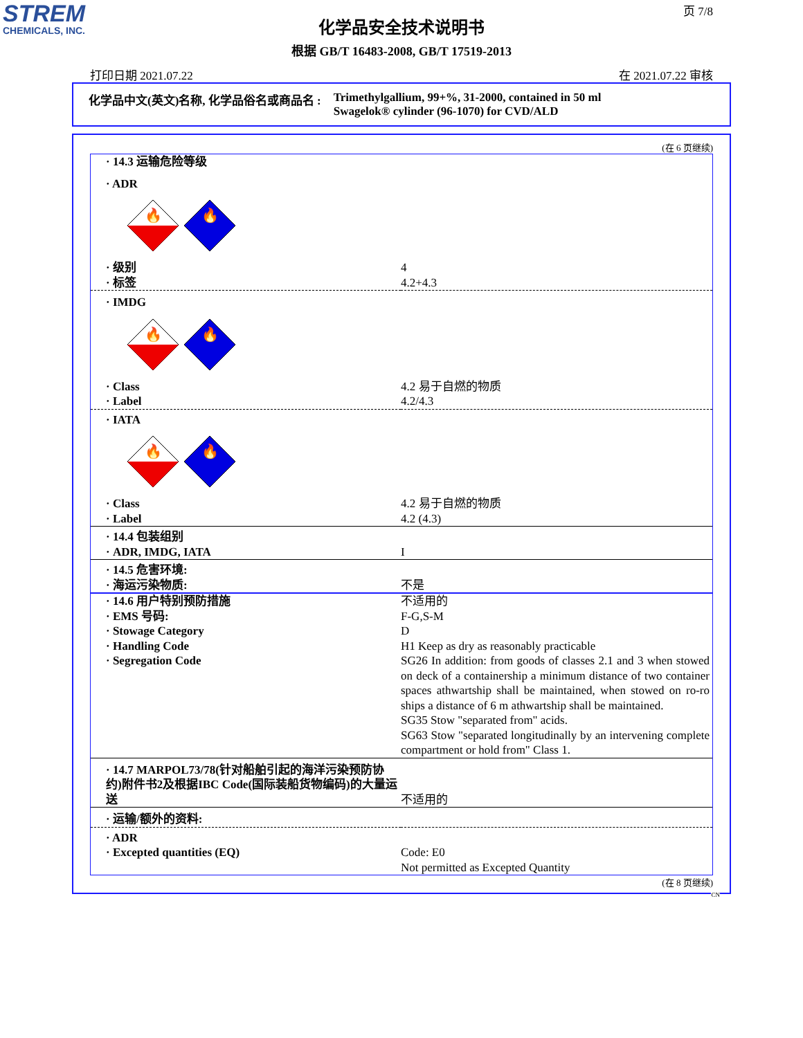STREM
CHEMICALS, INC.
页 7/8
化学品安全技术说明书
根据 GB/T 16483-2008, GB/T 17519-2013
打印日期 2021.07.22 在 2021.07.22 审核
化学品中文(英文)名称, 化学品俗名或商品名 : Trimethylgallium, 99+%, 31-2000, contained in 50 ml
Swagelok® cylinder (96-1070) for CVD/ALD
(在 6 页继续)
| · 14.3 运输危险等级 | |
| · ADR | |
| 🔥 🔥 | |
| · 级别 · 标签 | 4 4.2+4.3 |
| · IMDG | |
| 🔥 🔥 | |
| · Class · Label | 4.2 易于自燃的物质 4.2/4.3 |
| · IATA | |
| 🔥 🔥 | |
| · Class · Label | 4.2 易于自燃的物质 4.2 (4.3) |
| · 14.4 包装组别 · ADR, IMDG, IATA | I |
| · 14.5 危害环境: · 海运污染物质: | 不是 |
| · 14.6 用户特别预防措施 · EMS 号码: · Stowage Category · Handling Code · Segregation Code | 不适用的 F-G,S-M D H1 Keep as dry as reasonably practicable SG26 In addition: from goods of classes 2.1 and 3 when stowed on deck of a containership a minimum distance of two container spaces athwartship shall be maintained, when stowed on ro-ro ships a distance of 6 m athwartship shall be maintained. SG35 Stow "separated from" acids. SG63 Stow "separated longitudinally by an intervening complete compartment or hold from" Class 1. |
| · 14.7 MARPOL73/78(针对船舶引起的海洋污染预防协约)附件书2及根据IBC Code(国际装船货物编码)的大量运送 | 不适用的 |
| · 运输/额外的资料: | |
| · ADR · Excepted quantities (EQ) | Code: E0 Not permitted as Excepted Quantity |
(在 8 页继续)
CN